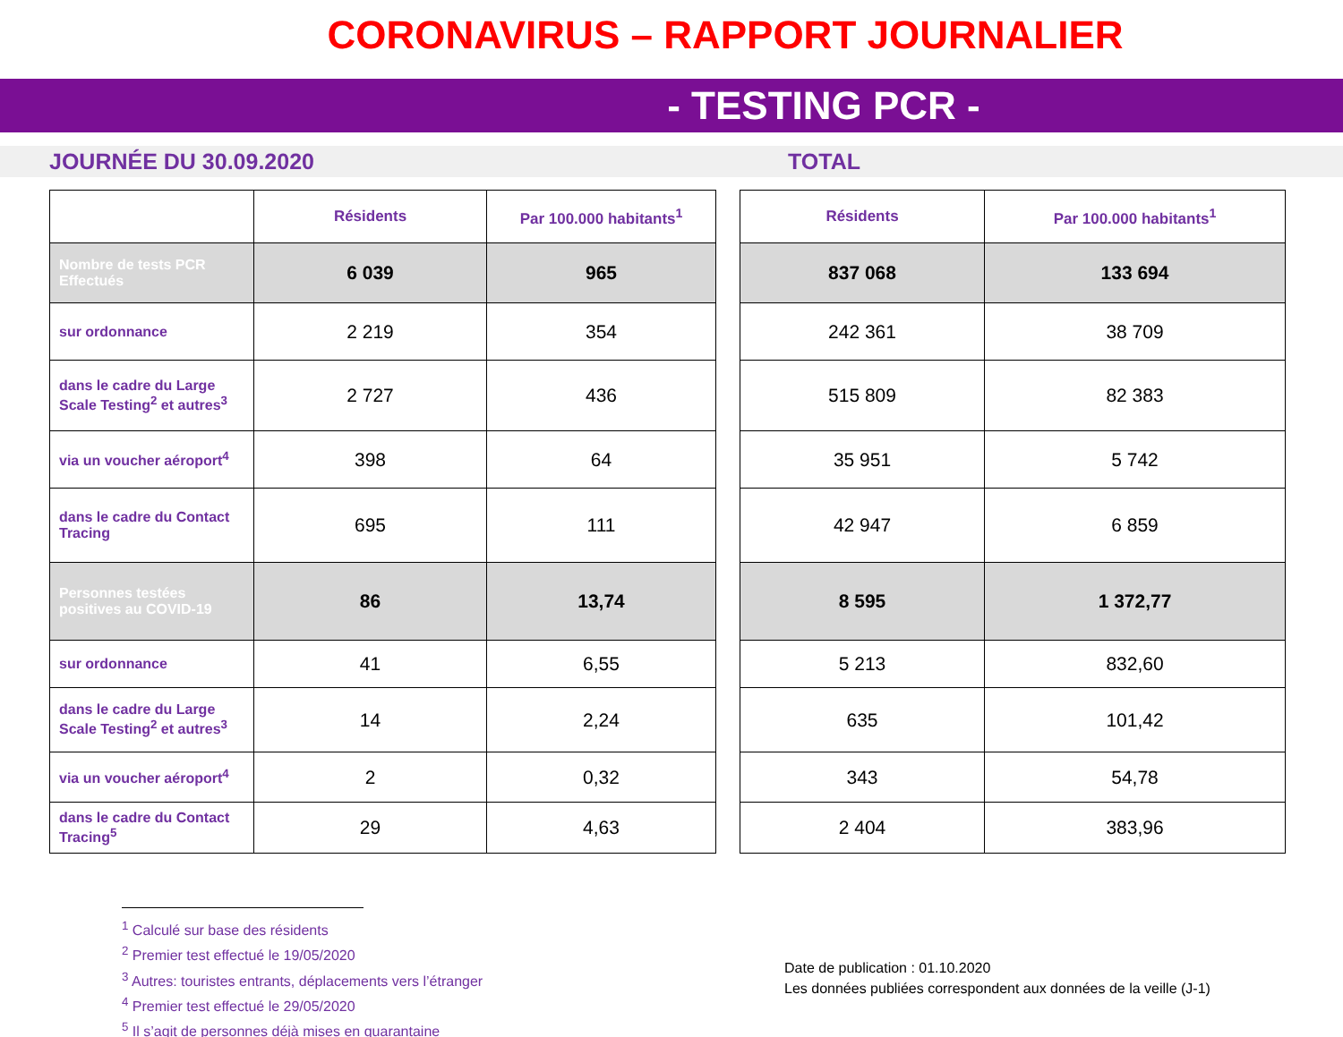CORONAVIRUS – RAPPORT JOURNALIER
- TESTING PCR -
JOURNÉE DU 30.09.2020 TOTAL
| | Résidents | Par 100.000 habitants<sup>1</sup> |
| --- | --- | --- |
| Nombre de tests PCR Effectués | 6 039 | 965 |
| sur ordonnance | 2 219 | 354 |
| dans le cadre du Large Scale Testing<sup>2</sup> et autres<sup>3</sup> | 2 727 | 436 |
| via un voucher aéroport<sup>4</sup> | 398 | 64 |
| dans le cadre du Contact Tracing | 695 | 111 |
| Personnes testées positives au COVID-19 | 86 | 13,74 |
| sur ordonnance | 41 | 6,55 |
| dans le cadre du Large Scale Testing<sup>2</sup> et autres<sup>3</sup> | 14 | 2,24 |
| via un voucher aéroport<sup>4</sup> | 2 | 0,32 |
| dans le cadre du Contact Tracing<sup>5</sup> | 29 | 4,63 |
| Résidents | Par 100.000 habitants<sup>1</sup> |
| --- | --- |
| 837 068 | 133 694 |
| 242 361 | 38 709 |
| 515 809 | 82 383 |
| 35 951 | 5 742 |
| 42 947 | 6 859 |
| 8 595 | 1 372,77 |
| 5 213 | 832,60 |
| 635 | 101,42 |
| 343 | 54,78 |
| 2 404 | 383,96 |
<sup>1</sup> Calculé sur base des résidents
<sup>2</sup> Premier test effectué le 19/05/2020
<sup>3</sup> Autres: touristes entrants, déplacements vers l’étranger
<sup>4</sup> Premier test effectué le 29/05/2020
<sup>5</sup> Il s’agit de personnes déjà mises en quarantaine
Date de publication : 01.10.2020
Les données publiées correspondent aux données de la veille (J-1)